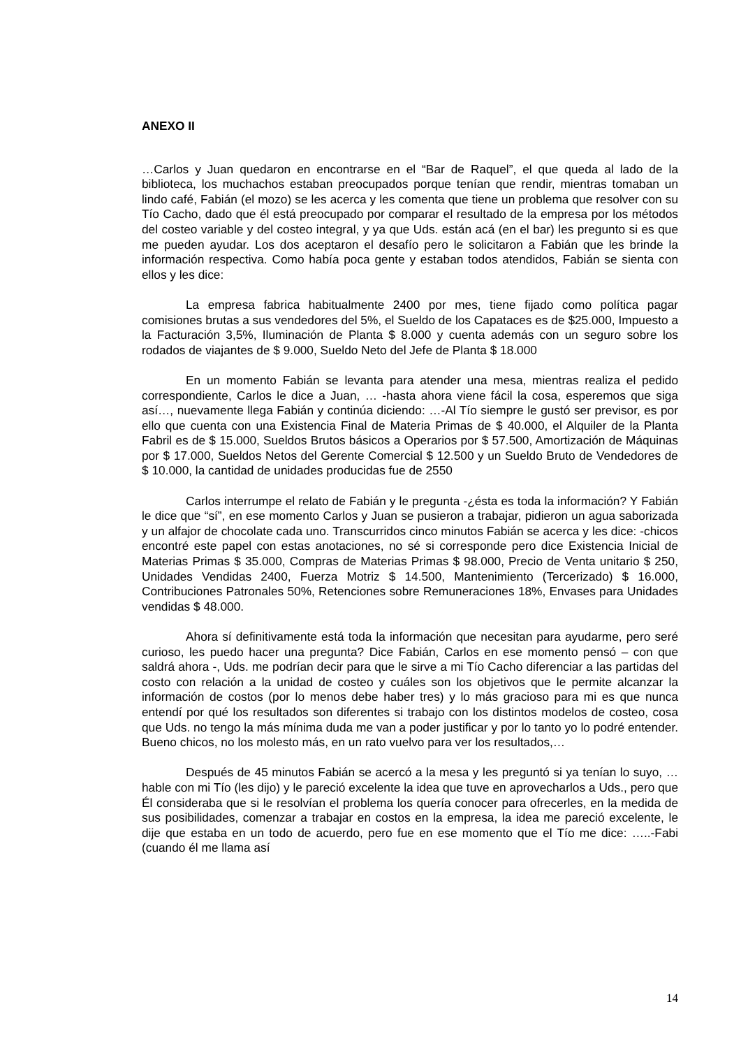ANEXO II
…Carlos y Juan quedaron en encontrarse en el “Bar de Raquel”, el que queda al lado de la biblioteca, los muchachos estaban preocupados porque tenían que rendir, mientras tomaban un lindo café, Fabián (el mozo) se les acerca y les comenta que tiene un problema que resolver con su Tío Cacho, dado que él está preocupado por comparar el resultado de la empresa por los métodos del costeo variable y del costeo integral, y ya que Uds. están acá (en el bar) les pregunto si es que me pueden ayudar. Los dos aceptaron el desafío pero le solicitaron a Fabián que les brinde la información respectiva. Como había poca gente y estaban todos atendidos, Fabián se sienta con ellos y les dice:
La empresa fabrica habitualmente 2400 por mes, tiene fijado como política pagar comisiones brutas a sus vendedores del 5%, el Sueldo de los Capataces es de $25.000, Impuesto a la Facturación 3,5%, Iluminación de Planta $ 8.000 y cuenta además con un seguro sobre los rodados de viajantes de $ 9.000, Sueldo Neto del Jefe de Planta $ 18.000
En un momento Fabián se levanta para atender una mesa, mientras realiza el pedido correspondiente, Carlos le dice a Juan, … -hasta ahora viene fácil la cosa, esperemos que siga así…, nuevamente llega Fabián y continúa diciendo: …-Al Tío siempre le gustó ser previsor, es por ello que cuenta con una Existencia Final de Materia Primas de $ 40.000, el Alquiler de la Planta Fabril es de $ 15.000, Sueldos Brutos básicos a Operarios por $ 57.500, Amortización de Máquinas por $ 17.000, Sueldos Netos del Gerente Comercial $ 12.500 y un Sueldo Bruto de Vendedores de $ 10.000, la cantidad de unidades producidas fue de 2550
Carlos interrumpe el relato de Fabián y le pregunta -¿ésta es toda la información? Y Fabián le dice que “sí”, en ese momento Carlos y Juan se pusieron a trabajar, pidieron un agua saborizada y un alfajor de chocolate cada uno. Transcurridos cinco minutos Fabián se acerca y les dice: -chicos encontré este papel con estas anotaciones, no sé si corresponde pero dice Existencia Inicial de Materias Primas $ 35.000, Compras de Materias Primas $ 98.000, Precio de Venta unitario $ 250, Unidades Vendidas 2400, Fuerza Motriz $ 14.500, Mantenimiento (Tercerizado) $ 16.000, Contribuciones Patronales 50%, Retenciones sobre Remuneraciones 18%, Envases para Unidades vendidas $ 48.000.
Ahora sí definitivamente está toda la información que necesitan para ayudarme, pero seré curioso, les puedo hacer una pregunta? Dice Fabián, Carlos en ese momento pensó – con que saldrá ahora -, Uds. me podrían decir para que le sirve a mi Tío Cacho diferenciar a las partidas del costo con relación a la unidad de costeo y cuáles son los objetivos que le permite alcanzar la información de costos (por lo menos debe haber tres) y lo más gracioso para mi es que nunca entendí por qué los resultados son diferentes si trabajo con los distintos modelos de costeo, cosa que Uds. no tengo la más mínima duda me van a poder justificar y por lo tanto yo lo podré entender. Bueno chicos, no los molesto más, en un rato vuelvo para ver los resultados,…
Después de 45 minutos Fabián se acercó a la mesa y les preguntó si ya tenían lo suyo, …hable con mi Tío (les dijo) y le pareció excelente la idea que tuve en aprovecharlos a Uds., pero que Él consideraba que si le resolvían el problema los quería conocer para ofrecerles, en la medida de sus posibilidades, comenzar a trabajar en costos en la empresa, la idea me pareció excelente, le dije que estaba en un todo de acuerdo, pero fue en ese momento que el Tío me dice: …..-Fabi (cuando él me llama así
14